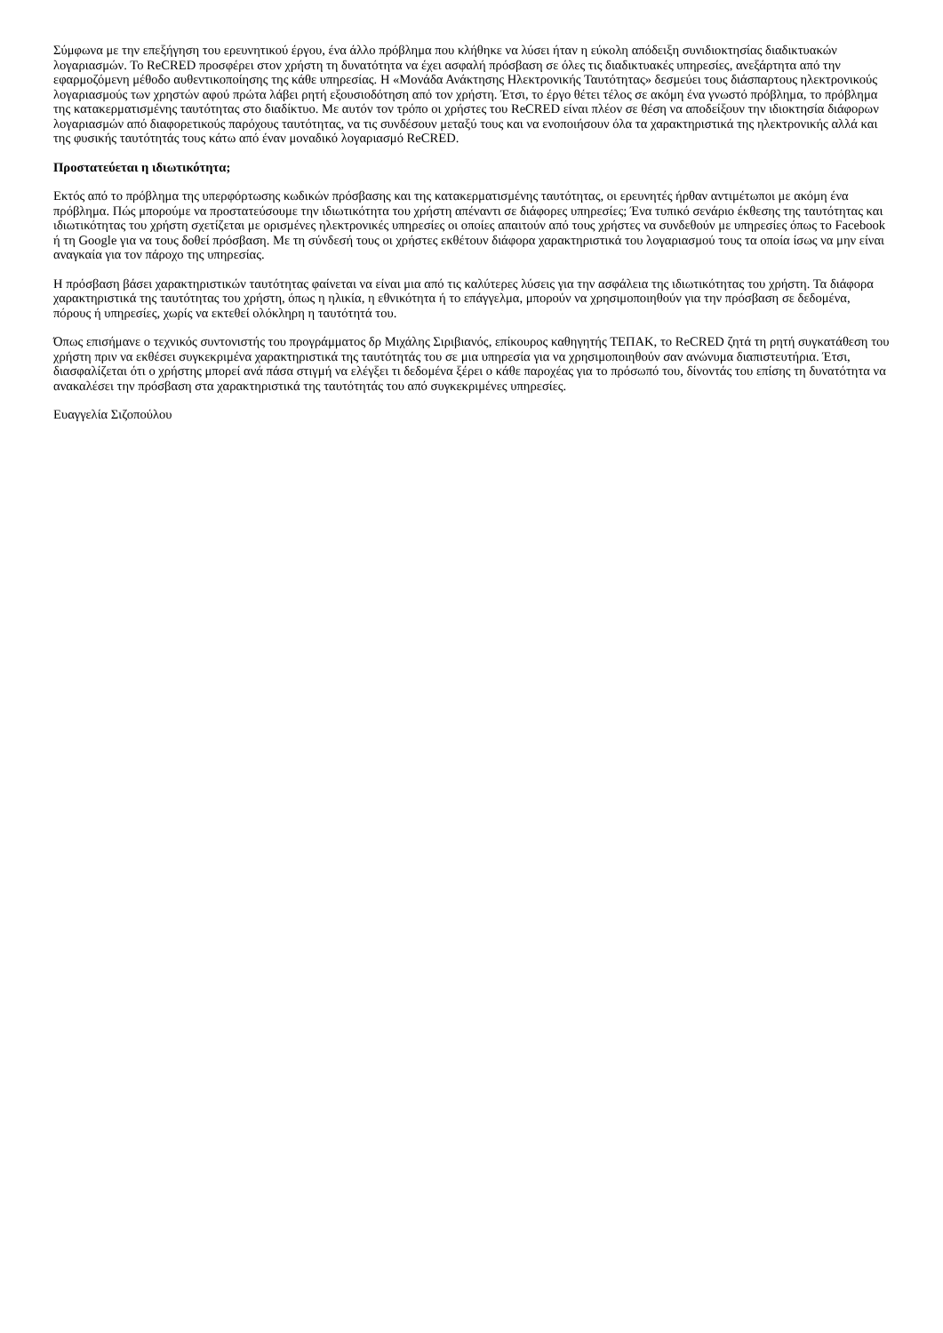Σύμφωνα με την επεξήγηση του ερευνητικού έργου, ένα άλλο πρόβλημα που κλήθηκε να λύσει ήταν η εύκολη απόδειξη συνιδιοκτησίας διαδικτυακών λογαριασμών. Το ReCRED προσφέρει στον χρήστη τη δυνατότητα να έχει ασφαλή πρόσβαση σε όλες τις διαδικτυακές υπηρεσίες, ανεξάρτητα από την εφαρμοζόμενη μέθοδο αυθεντικοποίησης της κάθε υπηρεσίας. Η «Μονάδα Ανάκτησης Ηλεκτρονικής Ταυτότητας» δεσμεύει τους διάσπαρτους ηλεκτρονικούς λογαριασμούς των χρηστών αφού πρώτα λάβει ρητή εξουσιοδότηση από τον χρήστη. Έτσι, το έργο θέτει τέλος σε ακόμη ένα γνωστό πρόβλημα, το πρόβλημα της κατακερματισμένης ταυτότητας στο διαδίκτυο. Με αυτόν τον τρόπο οι χρήστες του ReCRED είναι πλέον σε θέση να αποδείξουν την ιδιοκτησία διάφορων λογαριασμών από διαφορετικούς παρόχους ταυτότητας, να τις συνδέσουν μεταξύ τους και να ενοποιήσουν όλα τα χαρακτηριστικά της ηλεκτρονικής αλλά και της φυσικής ταυτότητάς τους κάτω από έναν μοναδικό λογαριασμό ReCRED.
Προστατεύεται η ιδιωτικότητα;
Εκτός από το πρόβλημα της υπερφόρτωσης κωδικών πρόσβασης και της κατακερματισμένης ταυτότητας, οι ερευνητές ήρθαν αντιμέτωποι με ακόμη ένα πρόβλημα. Πώς μπορούμε να προστατεύσουμε την ιδιωτικότητα του χρήστη απέναντι σε διάφορες υπηρεσίες; Ένα τυπικό σενάριο έκθεσης της ταυτότητας και ιδιωτικότητας του χρήστη σχετίζεται με ορισμένες ηλεκτρονικές υπηρεσίες οι οποίες απαιτούν από τους χρήστες να συνδεθούν με υπηρεσίες όπως το Facebook ή τη Google για να τους δοθεί πρόσβαση. Με τη σύνδεσή τους οι χρήστες εκθέτουν διάφορα χαρακτηριστικά του λογαριασμού τους τα οποία ίσως να μην είναι αναγκαία για τον πάροχο της υπηρεσίας.
Η πρόσβαση βάσει χαρακτηριστικών ταυτότητας φαίνεται να είναι μια από τις καλύτερες λύσεις για την ασφάλεια της ιδιωτικότητας του χρήστη. Τα διάφορα χαρακτηριστικά της ταυτότητας του χρήστη, όπως η ηλικία, η εθνικότητα ή το επάγγελμα, μπορούν να χρησιμοποιηθούν για την πρόσβαση σε δεδομένα, πόρους ή υπηρεσίες, χωρίς να εκτεθεί ολόκληρη η ταυτότητά του.
Όπως επισήμανε ο τεχνικός συντονιστής του προγράμματος δρ Μιχάλης Σιριβιανός, επίκουρος καθηγητής ΤΕΠΑΚ, το ReCRED ζητά τη ρητή συγκατάθεση του χρήστη πριν να εκθέσει συγκεκριμένα χαρακτηριστικά της ταυτότητάς του σε μια υπηρεσία για να χρησιμοποιηθούν σαν ανώνυμα διαπιστευτήρια. Έτσι, διασφαλίζεται ότι ο χρήστης μπορεί ανά πάσα στιγμή να ελέγξει τι δεδομένα ξέρει ο κάθε παροχέας για το πρόσωπό του, δίνοντάς του επίσης τη δυνατότητα να ανακαλέσει την πρόσβαση στα χαρακτηριστικά της ταυτότητάς του από συγκεκριμένες υπηρεσίες.
Ευαγγελία Σιζοπούλου